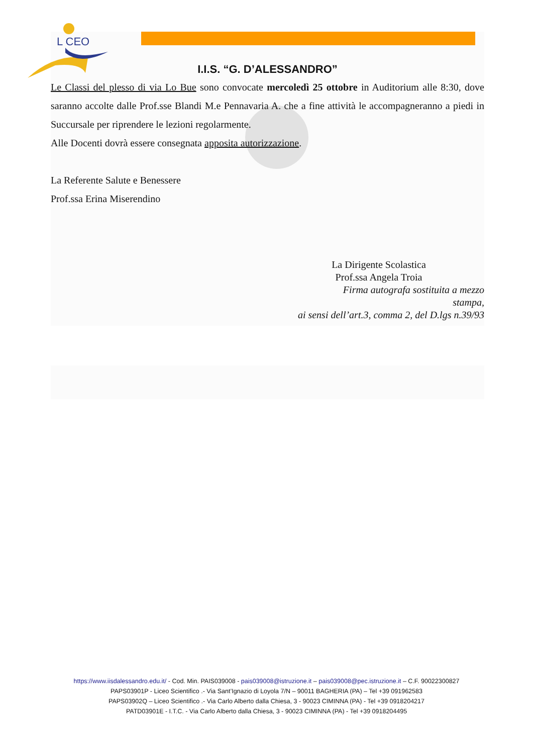L CEO
I.I.S. “G. D’ALESSANDRO”
Le Classi del plesso di via Lo Bue sono convocate mercoledì 25 ottobre in Auditorium alle 8:30, dove saranno accolte dalle Prof.sse Blandi M.e Pennavaria A. che a fine attività le accompagneranno a piedi in Succursale per riprendere le lezioni regolarmente.
Alle Docenti dovrà essere consegnata apposita autorizzazione.
La Referente Salute e Benessere
Prof.ssa Erina Miserendino
La Dirigente Scolastica
Prof.ssa Angela Troia
Firma autografa sostituita a mezzo
stampa,
ai sensi dell’art.3, comma 2, del D.lgs n.39/93
https://www.iisdalessandro.edu.it/ - Cod. Min. PAIS039008 - pais039008@istruzione.it – pais039008@pec.istruzione.it – C.F. 90022300827
PAPS03901P - Liceo Scientifico .- Via Sant’Ignazio di Loyola 7/N – 90011 BAGHERIA (PA) – Tel +39 091962583
PAPS03902Q – Liceo Scientifico .- Via Carlo Alberto dalla Chiesa, 3 - 90023 CIMINNA (PA) - Tel +39 0918204217
PATD03901E - I.T.C. - Via Carlo Alberto dalla Chiesa, 3 - 90023 CIMINNA (PA) - Tel +39 0918204495